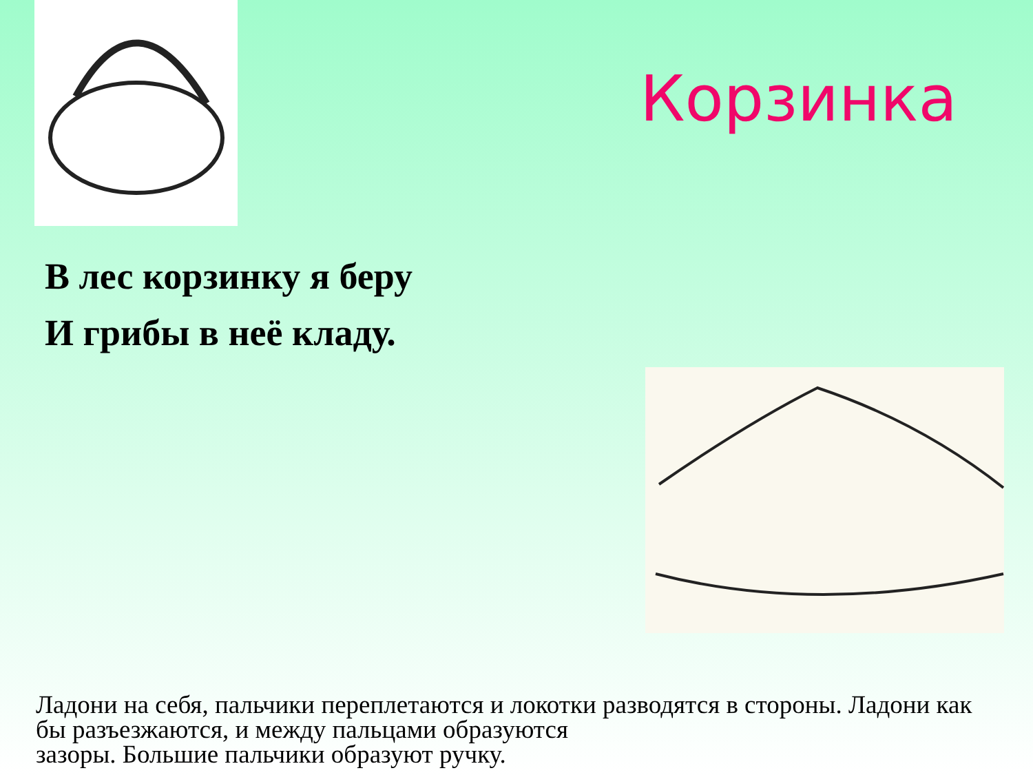Корзинка
В лес корзинку я беру
И грибы в неё кладу.
Ладони на себя, пальчики переплетаются и локотки разводятся в стороны. Ладони как бы разъезжаются, и между пальцами образуются
зазоры. Большие пальчики образуют ручку.